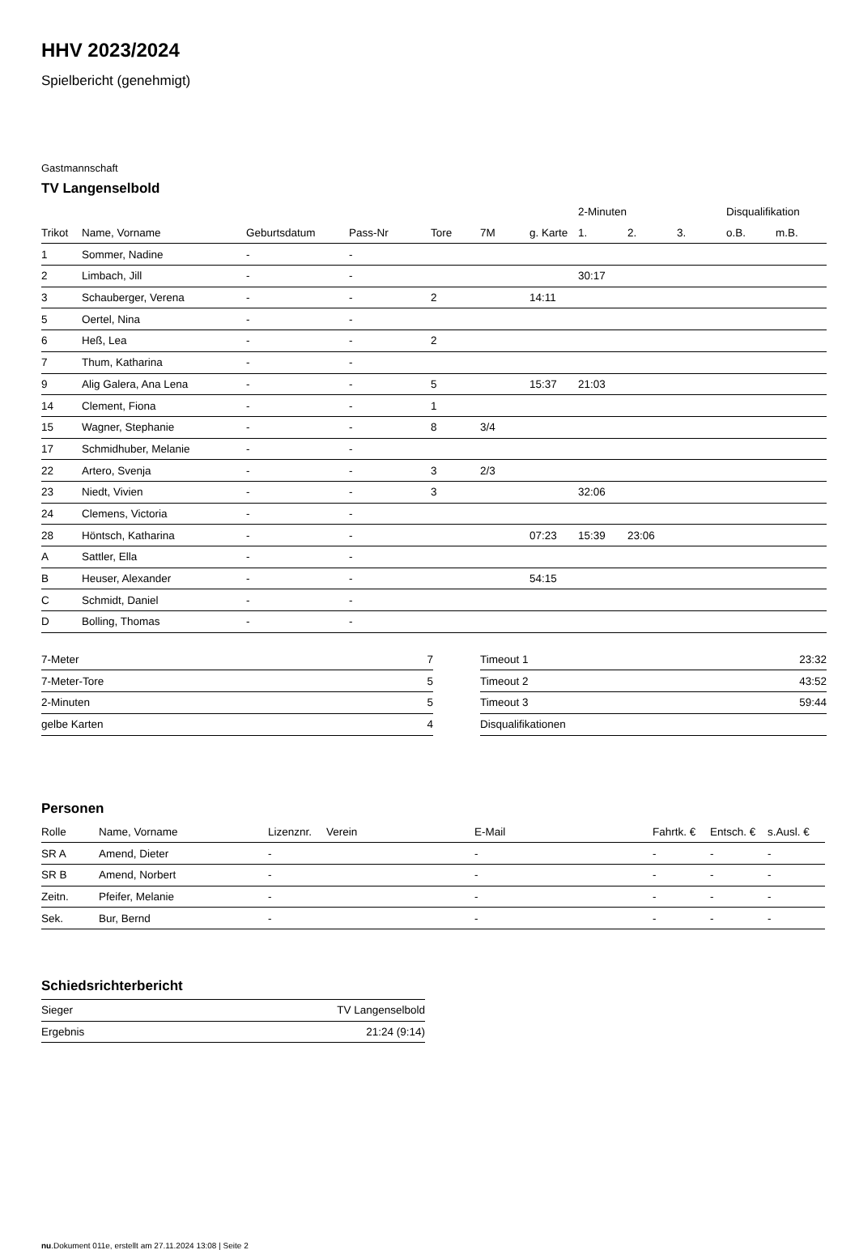HHV 2023/2024
Spielbericht (genehmigt)
Gastmannschaft
TV Langenselbold
| | | | | | | | 2-Minuten | | | Disqualifikation | |
| --- | --- | --- | --- | --- | --- | --- | --- | --- | --- | --- | --- |
| Trikot | Name, Vorname | Geburtsdatum | Pass-Nr | Tore | 7M | g. Karte | 1. | 2. | 3. | o.B. | m.B. |
| 1 | Sommer, Nadine | - | - | | | | | | | | |
| 2 | Limbach, Jill | - | - | | | | 30:17 | | | | |
| 3 | Schauberger, Verena | - | - | 2 | | 14:11 | | | | | |
| 5 | Oertel, Nina | - | - | | | | | | | | |
| 6 | Heß, Lea | - | - | 2 | | | | | | | |
| 7 | Thum, Katharina | - | - | | | | | | | | |
| 9 | Alig Galera, Ana Lena | - | - | 5 | | 15:37 | 21:03 | | | | |
| 14 | Clement, Fiona | - | - | 1 | | | | | | | |
| 15 | Wagner, Stephanie | - | - | 8 | 3/4 | | | | | | |
| 17 | Schmidhuber, Melanie | - | - | | | | | | | | |
| 22 | Artero, Svenja | - | - | 3 | 2/3 | | | | | | |
| 23 | Niedt, Vivien | - | - | 3 | | | 32:06 | | | | |
| 24 | Clemens, Victoria | - | - | | | | | | | | |
| 28 | Höntsch, Katharina | - | - | | | 07:23 | 15:39 | 23:06 | | | |
| A | Sattler, Ella | - | - | | | | | | | | |
| B | Heuser, Alexander | - | - | | | 54:15 | | | | | |
| C | Schmidt, Daniel | - | - | | | | | | | | |
| D | Bolling, Thomas | - | - | | | | | | | | |
| 7-Meter | 7 |
| 7-Meter-Tore | 5 |
| 2-Minuten | 5 |
| gelbe Karten | 4 |
| Timeout 1 | 23:32 |
| Timeout 2 | 43:52 |
| Timeout 3 | 59:44 |
| Disqualifikationen | |
Personen
| Rolle | Name, Vorname | Lizenznr. | Verein | E-Mail | Fahrtk. € | Entsch. € | s.Ausl. € |
| --- | --- | --- | --- | --- | --- | --- | --- |
| SR A | Amend, Dieter | - | | - | - | - | - |
| SR B | Amend, Norbert | - | | - | - | - | - |
| Zeitn. | Pfeifer, Melanie | - | | - | - | - | - |
| Sek. | Bur, Bernd | - | | - | - | - | - |
Schiedsrichterbericht
| Sieger | TV Langenselbold |
| Ergebnis | 21:24 (9:14) |
nu.Dokument 011e, erstellt am 27.11.2024 13:08 | Seite 2